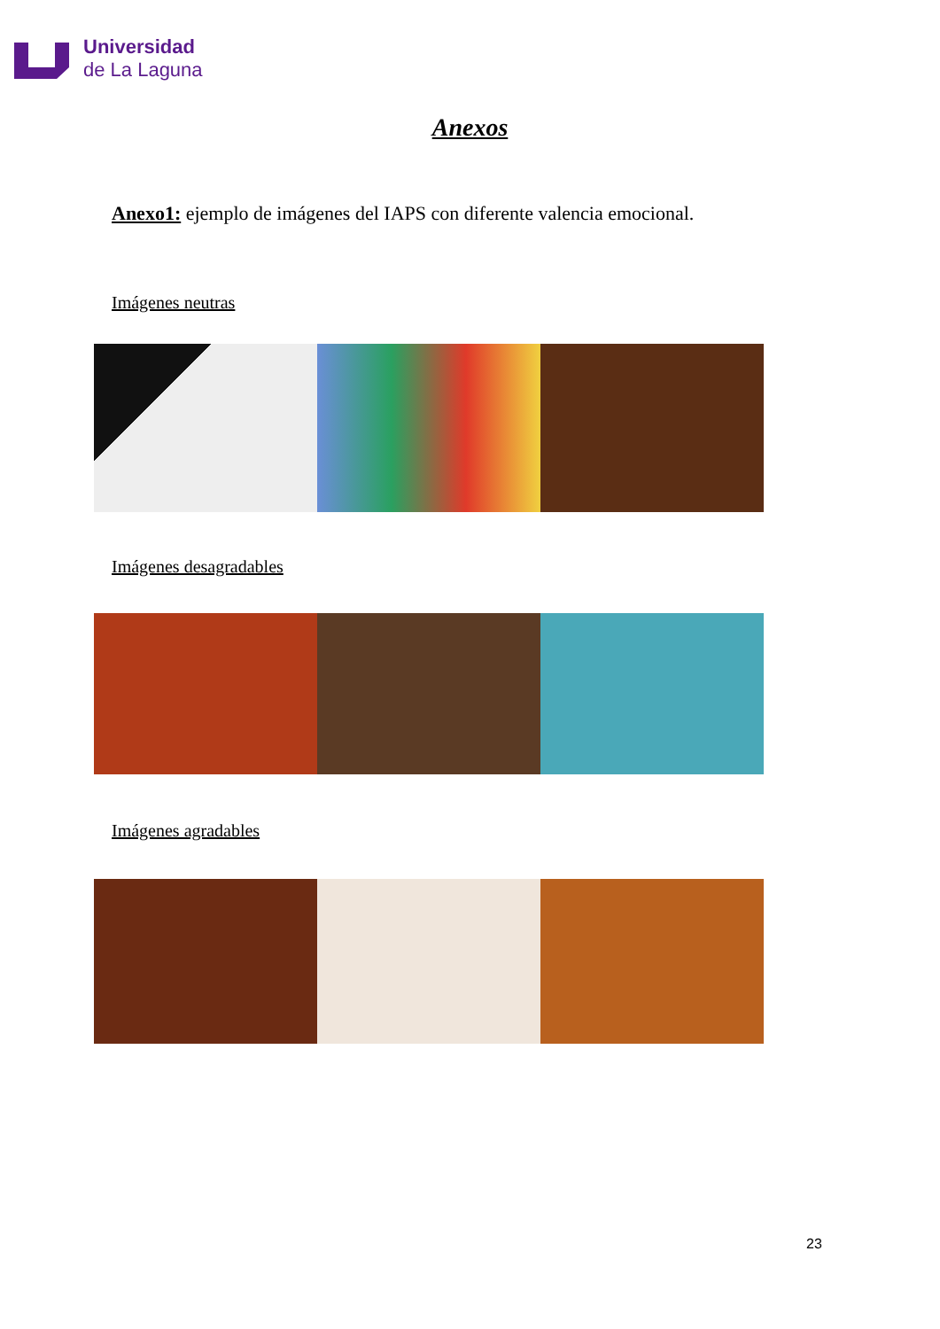Universidad
de La Laguna
Anexos
Anexo1: ejemplo de imágenes del IAPS con diferente valencia emocional.
Imágenes neutras
Imágenes desagradables
Imágenes agradables
23